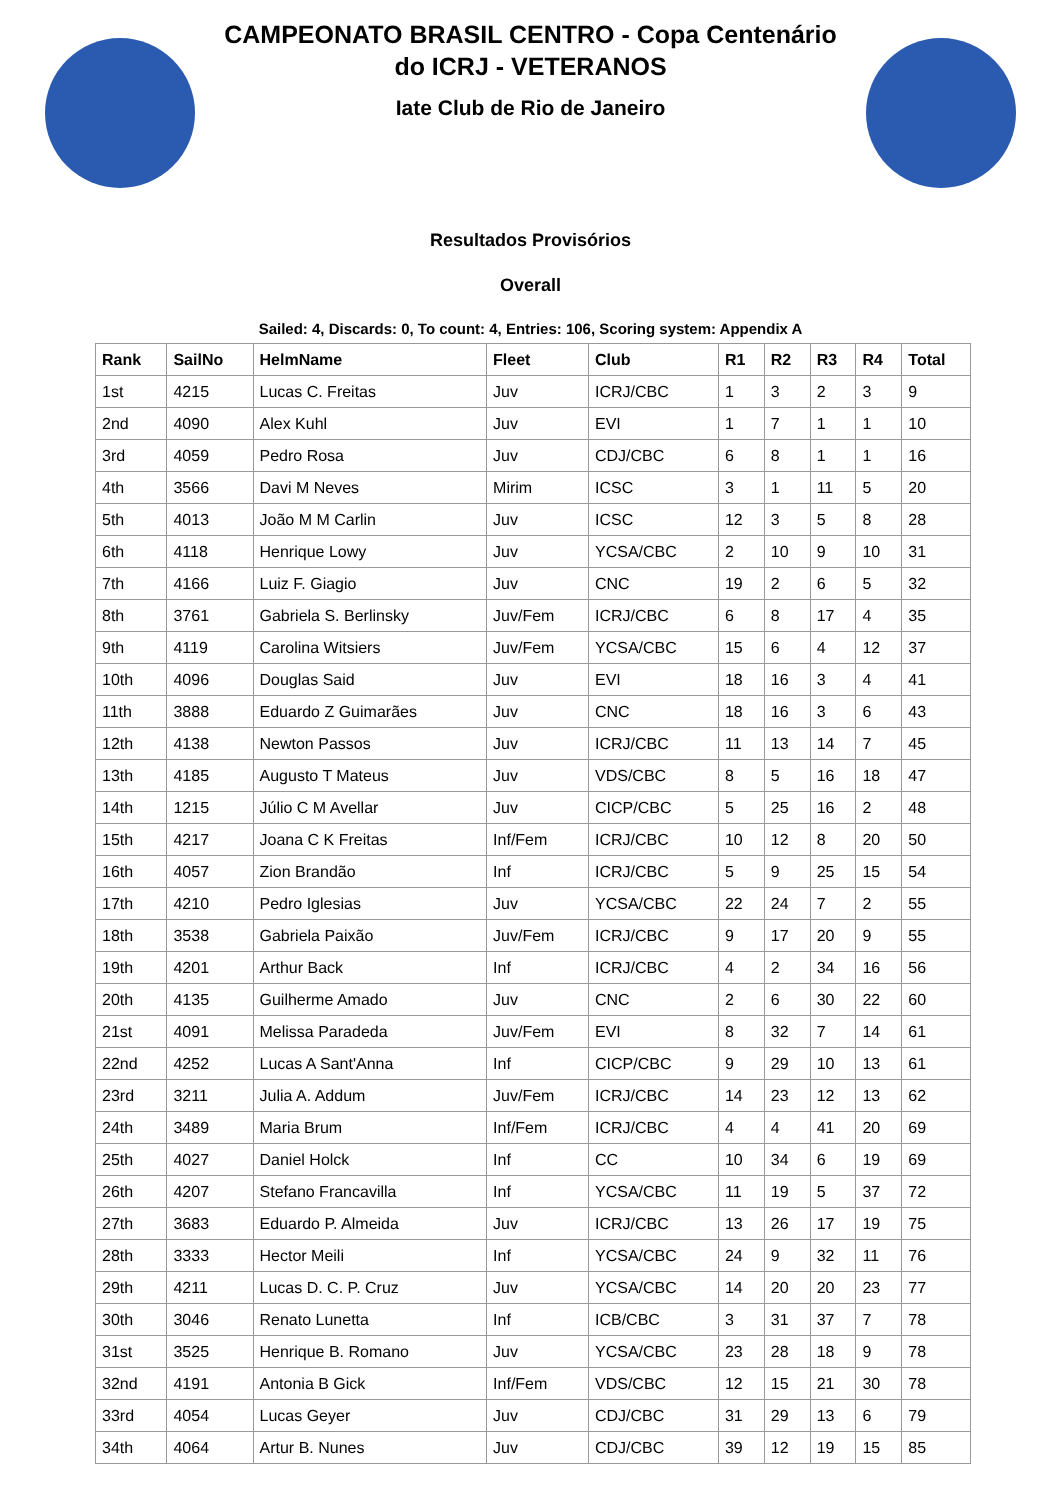CAMPEONATO BRASIL CENTRO - Copa Centenário
do ICRJ - VETERANOS
Iate Club de Rio de Janeiro
Resultados Provisórios
Overall
Sailed: 4, Discards: 0, To count: 4, Entries: 106, Scoring system: Appendix A
| Rank | SailNo | HelmName | Fleet | Club | R1 | R2 | R3 | R4 | Total |
| --- | --- | --- | --- | --- | --- | --- | --- | --- | --- |
| 1st | 4215 | Lucas C. Freitas | Juv | ICRJ/CBC | 1 | 3 | 2 | 3 | 9 |
| 2nd | 4090 | Alex Kuhl | Juv | EVI | 1 | 7 | 1 | 1 | 10 |
| 3rd | 4059 | Pedro Rosa | Juv | CDJ/CBC | 6 | 8 | 1 | 1 | 16 |
| 4th | 3566 | Davi M Neves | Mirim | ICSC | 3 | 1 | 11 | 5 | 20 |
| 5th | 4013 | João M M Carlin | Juv | ICSC | 12 | 3 | 5 | 8 | 28 |
| 6th | 4118 | Henrique Lowy | Juv | YCSA/CBC | 2 | 10 | 9 | 10 | 31 |
| 7th | 4166 | Luiz F. Giagio | Juv | CNC | 19 | 2 | 6 | 5 | 32 |
| 8th | 3761 | Gabriela S. Berlinsky | Juv/Fem | ICRJ/CBC | 6 | 8 | 17 | 4 | 35 |
| 9th | 4119 | Carolina Witsiers | Juv/Fem | YCSA/CBC | 15 | 6 | 4 | 12 | 37 |
| 10th | 4096 | Douglas Said | Juv | EVI | 18 | 16 | 3 | 4 | 41 |
| 11th | 3888 | Eduardo Z Guimarães | Juv | CNC | 18 | 16 | 3 | 6 | 43 |
| 12th | 4138 | Newton Passos | Juv | ICRJ/CBC | 11 | 13 | 14 | 7 | 45 |
| 13th | 4185 | Augusto T Mateus | Juv | VDS/CBC | 8 | 5 | 16 | 18 | 47 |
| 14th | 1215 | Júlio C M Avellar | Juv | CICP/CBC | 5 | 25 | 16 | 2 | 48 |
| 15th | 4217 | Joana C K Freitas | Inf/Fem | ICRJ/CBC | 10 | 12 | 8 | 20 | 50 |
| 16th | 4057 | Zion Brandão | Inf | ICRJ/CBC | 5 | 9 | 25 | 15 | 54 |
| 17th | 4210 | Pedro Iglesias | Juv | YCSA/CBC | 22 | 24 | 7 | 2 | 55 |
| 18th | 3538 | Gabriela Paixão | Juv/Fem | ICRJ/CBC | 9 | 17 | 20 | 9 | 55 |
| 19th | 4201 | Arthur Back | Inf | ICRJ/CBC | 4 | 2 | 34 | 16 | 56 |
| 20th | 4135 | Guilherme Amado | Juv | CNC | 2 | 6 | 30 | 22 | 60 |
| 21st | 4091 | Melissa Paradeda | Juv/Fem | EVI | 8 | 32 | 7 | 14 | 61 |
| 22nd | 4252 | Lucas A Sant'Anna | Inf | CICP/CBC | 9 | 29 | 10 | 13 | 61 |
| 23rd | 3211 | Julia A. Addum | Juv/Fem | ICRJ/CBC | 14 | 23 | 12 | 13 | 62 |
| 24th | 3489 | Maria Brum | Inf/Fem | ICRJ/CBC | 4 | 4 | 41 | 20 | 69 |
| 25th | 4027 | Daniel Holck | Inf | CC | 10 | 34 | 6 | 19 | 69 |
| 26th | 4207 | Stefano Francavilla | Inf | YCSA/CBC | 11 | 19 | 5 | 37 | 72 |
| 27th | 3683 | Eduardo P. Almeida | Juv | ICRJ/CBC | 13 | 26 | 17 | 19 | 75 |
| 28th | 3333 | Hector Meili | Inf | YCSA/CBC | 24 | 9 | 32 | 11 | 76 |
| 29th | 4211 | Lucas D. C. P. Cruz | Juv | YCSA/CBC | 14 | 20 | 20 | 23 | 77 |
| 30th | 3046 | Renato Lunetta | Inf | ICB/CBC | 3 | 31 | 37 | 7 | 78 |
| 31st | 3525 | Henrique B. Romano | Juv | YCSA/CBC | 23 | 28 | 18 | 9 | 78 |
| 32nd | 4191 | Antonia B Gick | Inf/Fem | VDS/CBC | 12 | 15 | 21 | 30 | 78 |
| 33rd | 4054 | Lucas Geyer | Juv | CDJ/CBC | 31 | 29 | 13 | 6 | 79 |
| 34th | 4064 | Artur B. Nunes | Juv | CDJ/CBC | 39 | 12 | 19 | 15 | 85 |